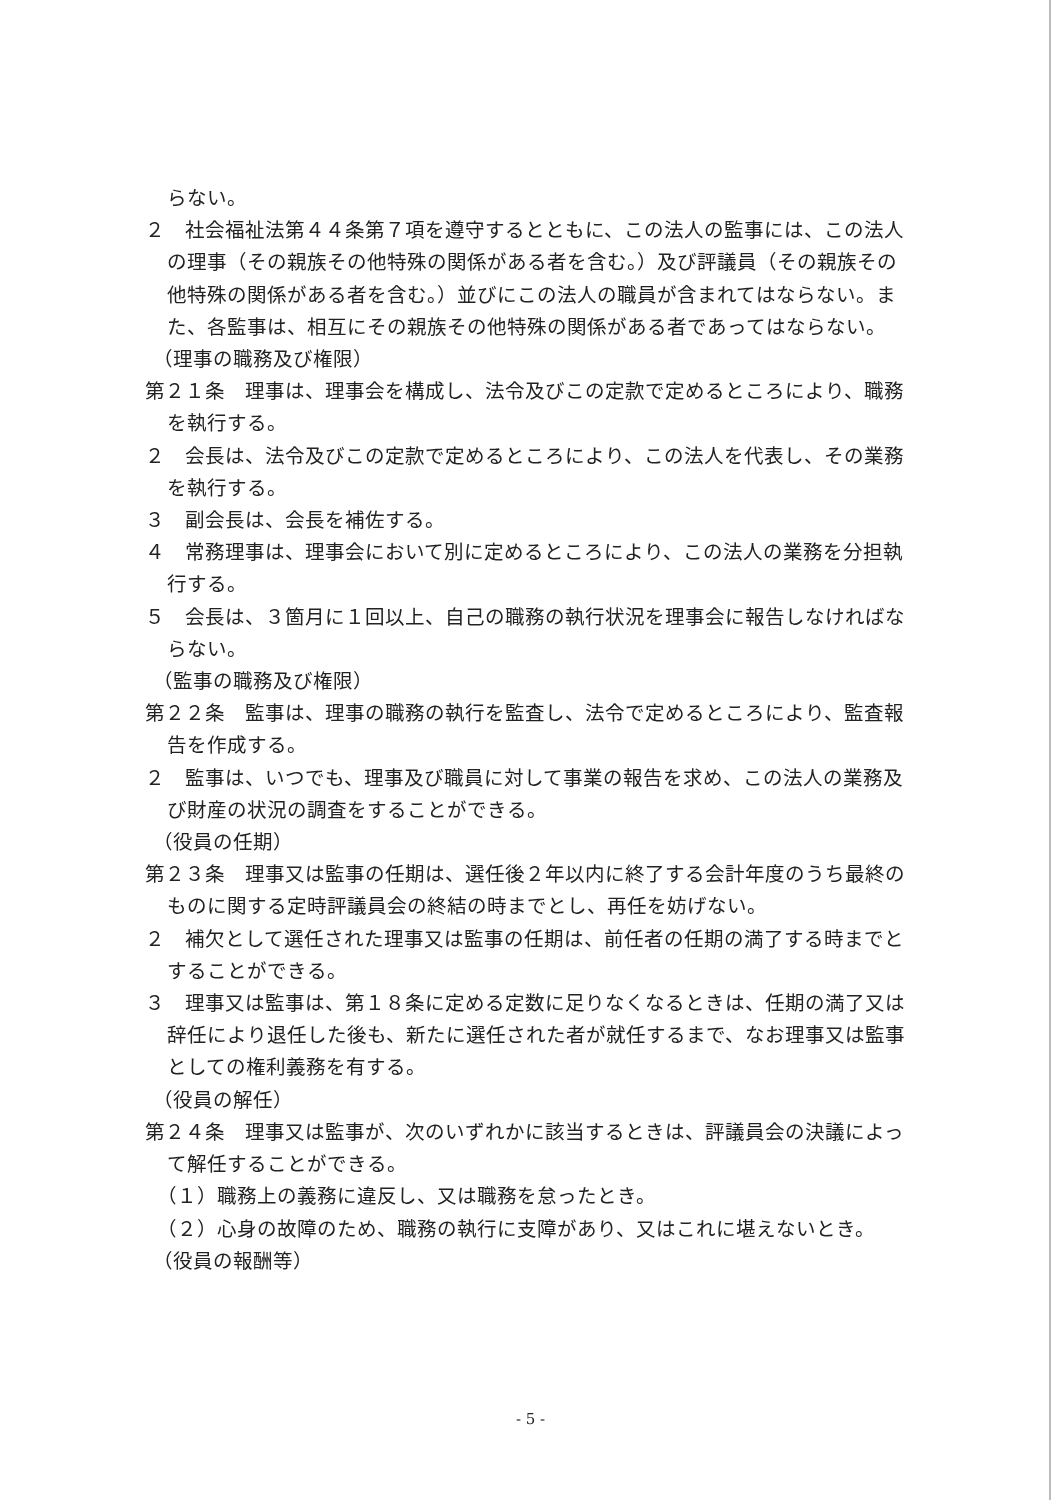らない。
２　社会福祉法第４４条第７項を遵守するとともに、この法人の監事には、この法人の理事（その親族その他特殊の関係がある者を含む。）及び評議員（その親族その他特殊の関係がある者を含む。）並びにこの法人の職員が含まれてはならない。また、各監事は、相互にその親族その他特殊の関係がある者であってはならない。
（理事の職務及び権限）
第２１条　理事は、理事会を構成し、法令及びこの定款で定めるところにより、職務を執行する。
２　会長は、法令及びこの定款で定めるところにより、この法人を代表し、その業務を執行する。
３　副会長は、会長を補佐する。
４　常務理事は、理事会において別に定めるところにより、この法人の業務を分担執行する。
５　会長は、３箇月に１回以上、自己の職務の執行状況を理事会に報告しなければならない。
（監事の職務及び権限）
第２２条　監事は、理事の職務の執行を監査し、法令で定めるところにより、監査報告を作成する。
２　監事は、いつでも、理事及び職員に対して事業の報告を求め、この法人の業務及び財産の状況の調査をすることができる。
（役員の任期）
第２３条　理事又は監事の任期は、選任後２年以内に終了する会計年度のうち最終のものに関する定時評議員会の終結の時までとし、再任を妨げない。
２　補欠として選任された理事又は監事の任期は、前任者の任期の満了する時までとすることができる。
３　理事又は監事は、第１８条に定める定数に足りなくなるときは、任期の満了又は辞任により退任した後も、新たに選任された者が就任するまで、なお理事又は監事としての権利義務を有する。
（役員の解任）
第２４条　理事又は監事が、次のいずれかに該当するときは、評議員会の決議によって解任することができる。
（１）職務上の義務に違反し、又は職務を怠ったとき。
（２）心身の故障のため、職務の執行に支障があり、又はこれに堪えないとき。
（役員の報酬等）
- 5 -